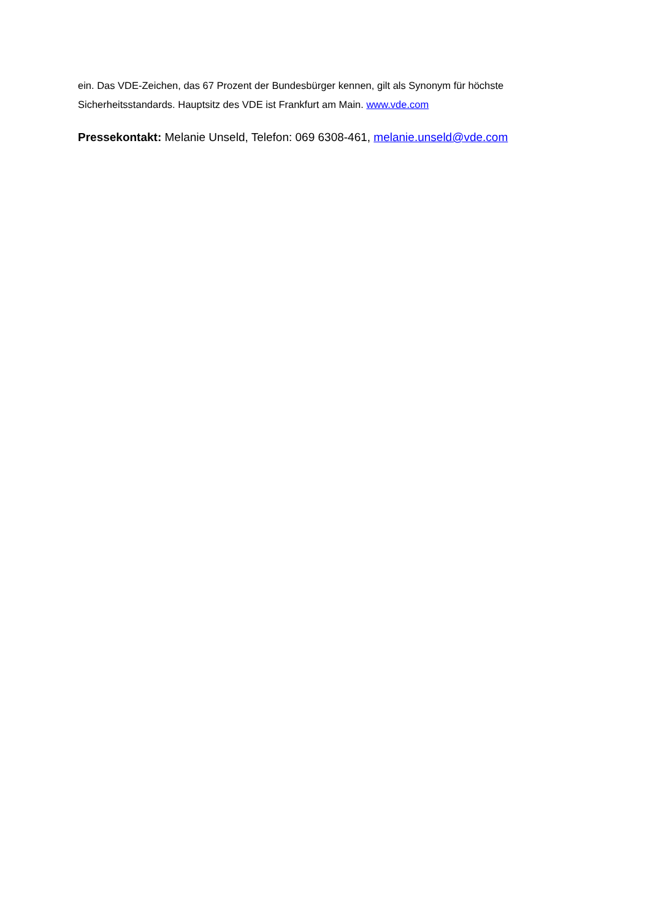ein. Das VDE-Zeichen, das 67 Prozent der Bundesbürger kennen, gilt als Synonym für höchste Sicherheitsstandards. Hauptsitz des VDE ist Frankfurt am Main. www.vde.com
Pressekontakt: Melanie Unseld, Telefon: 069 6308-461, melanie.unseld@vde.com